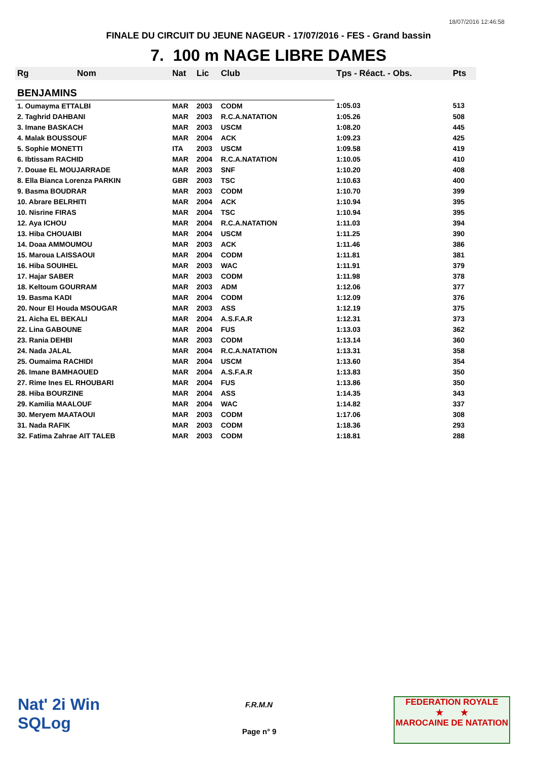18/07/2016 12:46:58
FINALE DU CIRCUIT DU JEUNE NAGEUR - 17/07/2016 - FES - Grand bassin
7. 100 m NAGE LIBRE DAMES
| Rg | Nom | Nat | Lic | Club | Tps - Réact. - Obs. | Pts |
| --- | --- | --- | --- | --- | --- | --- |
| BENJAMINS | | | | | | |
| 1. Oumayma ETTALBI | | MAR | 2003 | CODM | 1:05.03 | 513 |
| 2. Taghrid DAHBANI | | MAR | 2003 | R.C.A.NATATION | 1:05.26 | 508 |
| 3. Imane BASKACH | | MAR | 2003 | USCM | 1:08.20 | 445 |
| 4. Malak BOUSSOUF | | MAR | 2004 | ACK | 1:09.23 | 425 |
| 5. Sophie MONETTI | | ITA | 2003 | USCM | 1:09.58 | 419 |
| 6. Ibtissam RACHID | | MAR | 2004 | R.C.A.NATATION | 1:10.05 | 410 |
| 7. Douae EL MOUJARRADE | | MAR | 2003 | SNF | 1:10.20 | 408 |
| 8. Ella Bianca Lorenza PARKIN | | GBR | 2003 | TSC | 1:10.63 | 400 |
| 9. Basma BOUDRAR | | MAR | 2003 | CODM | 1:10.70 | 399 |
| 10. Abrare BELRHITI | | MAR | 2004 | ACK | 1:10.94 | 395 |
| 10. Nisrine FIRAS | | MAR | 2004 | TSC | 1:10.94 | 395 |
| 12. Aya ICHOU | | MAR | 2004 | R.C.A.NATATION | 1:11.03 | 394 |
| 13. Hiba CHOUAIBI | | MAR | 2004 | USCM | 1:11.25 | 390 |
| 14. Doaa AMMOUMOU | | MAR | 2003 | ACK | 1:11.46 | 386 |
| 15. Maroua LAISSAOUI | | MAR | 2004 | CODM | 1:11.81 | 381 |
| 16. Hiba SOUIHEL | | MAR | 2003 | WAC | 1:11.91 | 379 |
| 17. Hajar SABER | | MAR | 2003 | CODM | 1:11.98 | 378 |
| 18. Keltoum GOURRAM | | MAR | 2003 | ADM | 1:12.06 | 377 |
| 19. Basma KADI | | MAR | 2004 | CODM | 1:12.09 | 376 |
| 20. Nour El Houda MSOUGAR | | MAR | 2003 | ASS | 1:12.19 | 375 |
| 21. Aicha EL BEKALI | | MAR | 2004 | A.S.F.A.R | 1:12.31 | 373 |
| 22. Lina GABOUNE | | MAR | 2004 | FUS | 1:13.03 | 362 |
| 23. Rania DEHBI | | MAR | 2003 | CODM | 1:13.14 | 360 |
| 24. Nada JALAL | | MAR | 2004 | R.C.A.NATATION | 1:13.31 | 358 |
| 25. Oumaima RACHIDI | | MAR | 2004 | USCM | 1:13.60 | 354 |
| 26. Imane BAMHAOUED | | MAR | 2004 | A.S.F.A.R | 1:13.83 | 350 |
| 27. Rime Ines EL RHOUBARI | | MAR | 2004 | FUS | 1:13.86 | 350 |
| 28. Hiba BOURZINE | | MAR | 2004 | ASS | 1:14.35 | 343 |
| 29. Kamilia MAALOUF | | MAR | 2004 | WAC | 1:14.82 | 337 |
| 30. Meryem MAATAOUI | | MAR | 2003 | CODM | 1:17.06 | 308 |
| 31. Nada RAFIK | | MAR | 2003 | CODM | 1:18.36 | 293 |
| 32. Fatima Zahrae AIT TALEB | | MAR | 2003 | CODM | 1:18.81 | 288 |
Nat' 2i Win
SQLog
F.R.M.N
Page n° 9
FEDERATION ROYALE
★ ★
MAROCAINE DE NATATION